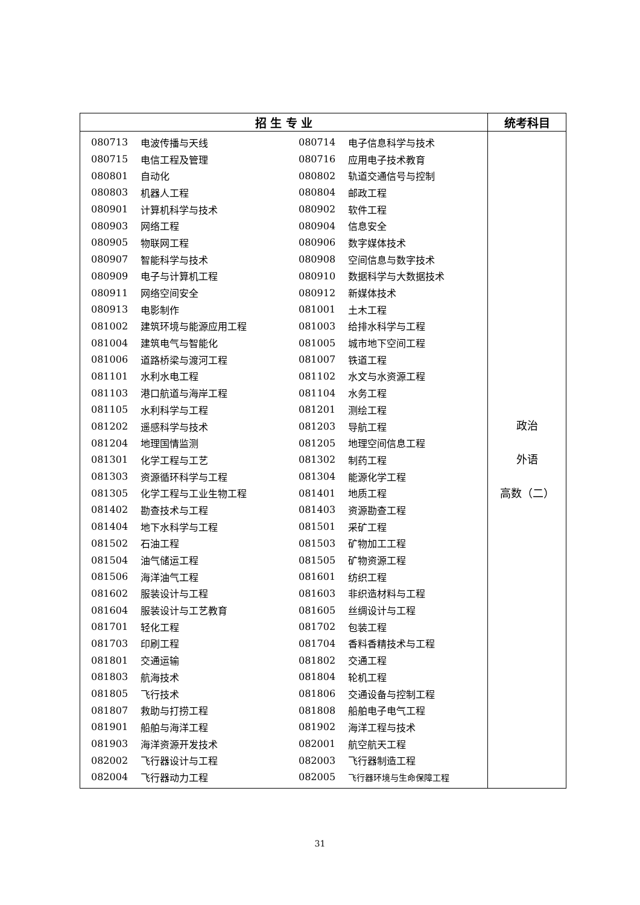| 招 生 专 业 | 统考科目 |
| --- | --- |
| / 080713 / 电波传播与天线 / 080714 / 电子信息科学与技术 / / 080715 / 电信工程及管理 / 080716 / 应用电子技术教育 / / 080801 / 自动化 / 080802 / 轨道交通信号与控制 / / 080803 / 机器人工程 / 080804 / 邮政工程 / / 080901 / 计算机科学与技术 / 080902 / 软件工程 / / 080903 / 网络工程 / 080904 / 信息安全 / / 080905 / 物联网工程 / 080906 / 数字媒体技术 / / 080907 / 智能科学与技术 / 080908 / 空间信息与数字技术 / / 080909 / 电子与计算机工程 / 080910 / 数据科学与大数据技术 / / 080911 / 网络空间安全 / 080912 / 新媒体技术 / / 080913 / 电影制作 / 081001 / 土木工程 / / 081002 / 建筑环境与能源应用工程 / 081003 / 给排水科学与工程 / / 081004 / 建筑电气与智能化 / 081005 / 城市地下空间工程 / / 081006 / 道路桥梁与渡河工程 / 081007 / 铁道工程 / / 081101 / 水利水电工程 / 081102 / 水文与水资源工程 / / 081103 / 港口航道与海岸工程 / 081104 / 水务工程 / / 081105 / 水利科学与工程 / 081201 / 测绘工程 / / 081202 / 遥感科学与技术 / 081203 / 导航工程 / / 081204 / 地理国情监测 / 081205 / 地理空间信息工程 / / 081301 / 化学工程与工艺 / 081302 / 制药工程 / / 081303 / 资源循环科学与工程 / 081304 / 能源化学工程 / / 081305 / 化学工程与工业生物工程 / 081401 / 地质工程 / / 081402 / 勘查技术与工程 / 081403 / 资源勘查工程 / / 081404 / 地下水科学与工程 / 081501 / 采矿工程 / / 081502 / 石油工程 / 081503 / 矿物加工工程 / / 081504 / 油气储运工程 / 081505 / 矿物资源工程 / / 081506 / 海洋油气工程 / 081601 / 纺织工程 / / 081602 / 服装设计与工程 / 081603 / 非织造材料与工程 / / 081604 / 服装设计与工艺教育 / 081605 / 丝绸设计与工程 / / 081701 / 轻化工程 / 081702 / 包装工程 / / 081703 / 印刷工程 / 081704 / 香料香精技术与工程 / / 081801 / 交通运输 / 081802 / 交通工程 / / 081803 / 航海技术 / 081804 / 轮机工程 / / 081805 / 飞行技术 / 081806 / 交通设备与控制工程 / / 081807 / 救助与打捞工程 / 081808 / 船舶电子电气工程 / / 081901 / 船舶与海洋工程 / 081902 / 海洋工程与技术 / / 081903 / 海洋资源开发技术 / 082001 / 航空航天工程 / / 082002 / 飞行器设计与工程 / 082003 / 飞行器制造工程 / / 082004 / 飞行器动力工程 / 082005 / 飞行器环境与生命保障工程 / | 政治 外语 高数（二） |
31